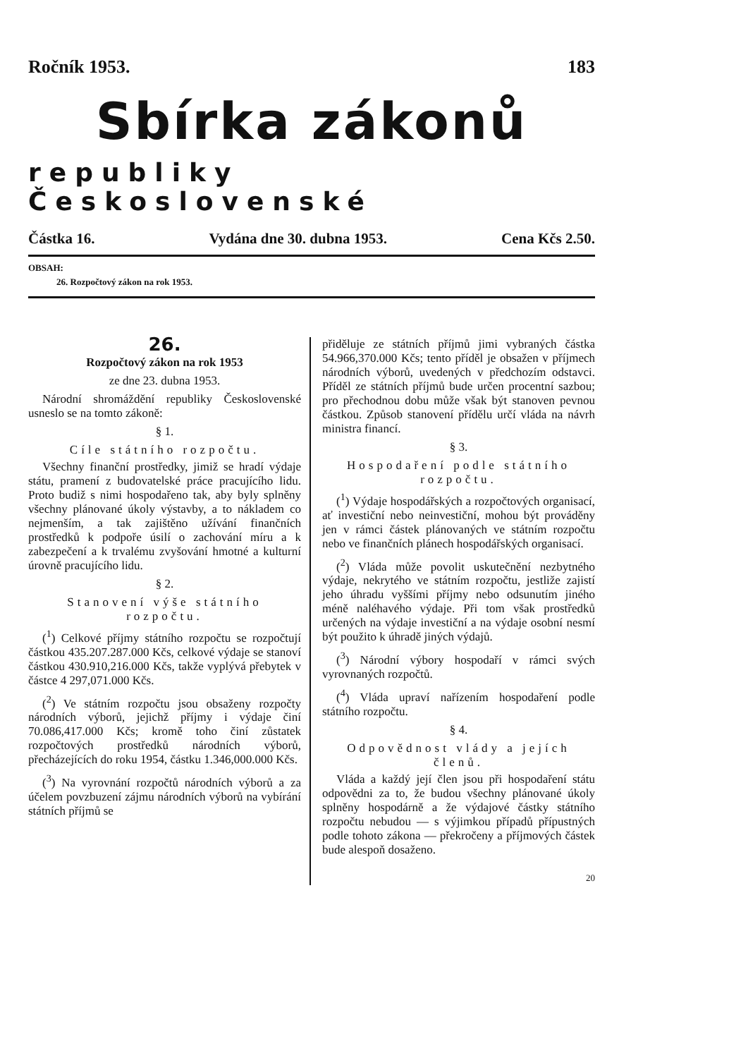Ročník 1953. 183
Sbírka zákonů
republiky Československé
Částka 16. Vydána dne 30. dubna 1953. Cena Kčs 2.50.
OBSAH:
26. Rozpočtový zákon na rok 1953.
26.
Rozpočtový zákon na rok 1953
ze dne 23. dubna 1953.
Národní shromáždění republiky Československé usneslo se na tomto zákoně:
§ 1.
Cíle státního rozpočtu.
Všechny finanční prostředky, jimiž se hradí výdaje státu, pramení z budovatelské práce pracujícího lidu. Proto budiž s nimi hospodařeno tak, aby byly splněny všechny plánované úkoly výstavby, a to nákladem co nejmenším, a tak zajištěno užívání finančních prostředků k podpoře úsilí o zachování míru a k zabezpečení a k trvalému zvyšování hmotné a kulturní úrovně pracujícího lidu.
§ 2.
Stanovení výše státního rozpočtu.
(<sup>1</sup>) Celkové příjmy státního rozpočtu se rozpočtují částkou 435.207.287.000 Kčs, celkové výdaje se stanoví částkou 430.910,216.000 Kčs, takže vyplývá přebytek v částce 4 297,071.000 Kčs.
(<sup>2</sup>) Ve státním rozpočtu jsou obsaženy rozpočty národních výborů, jejichž příjmy i výdaje činí 70.086,417.000 Kčs; kromě toho činí zůstatek rozpočtových prostředků národních výborů, přecházejících do roku 1954, částku 1.346,000.000 Kčs.
(<sup>3</sup>) Na vyrovnání rozpočtů národních výborů a za účelem povzbuzení zájmu národních výborů na vybírání státních příjmů se
přiděluje ze státních příjmů jimi vybraných částka 54.966,370.000 Kčs; tento příděl je obsažen v příjmech národních výborů, uvedených v předchozím odstavci. Příděl ze státních příjmů bude určen procentní sazbou; pro přechodnou dobu může však být stanoven pevnou částkou. Způsob stanovení přídělu určí vláda na návrh ministra financí.
§ 3.
Hospodaření podle státního rozpočtu.
(<sup>1</sup>) Výdaje hospodářských a rozpočtových organisací, ať investiční nebo neinvestiční, mohou být prováděny jen v rámci částek plánovaných ve státním rozpočtu nebo ve finančních plánech hospodářských organisací.
(<sup>2</sup>) Vláda může povolit uskutečnění nezbytného výdaje, nekrytého ve státním rozpočtu, jestliže zajistí jeho úhradu vyššími příjmy nebo odsunutím jiného méně naléhavého výdaje. Při tom však prostředků určených na výdaje investiční a na výdaje osobní nesmí být použito k úhradě jiných výdajů.
(<sup>3</sup>) Národní výbory hospodaří v rámci svých vyrovnaných rozpočtů.
(<sup>4</sup>) Vláda upraví nařízením hospodaření podle státního rozpočtu.
§ 4.
Odpovědnost vlády a jejích členů.
Vláda a každý její člen jsou při hospodaření státu odpovědni za to, že budou všechny plánované úkoly splněny hospodárně a že výdajové částky státního rozpočtu nebudou — s výjimkou případů přípustných podle tohoto zákona — překročeny a příjmových částek bude alespoň dosaženo.
20